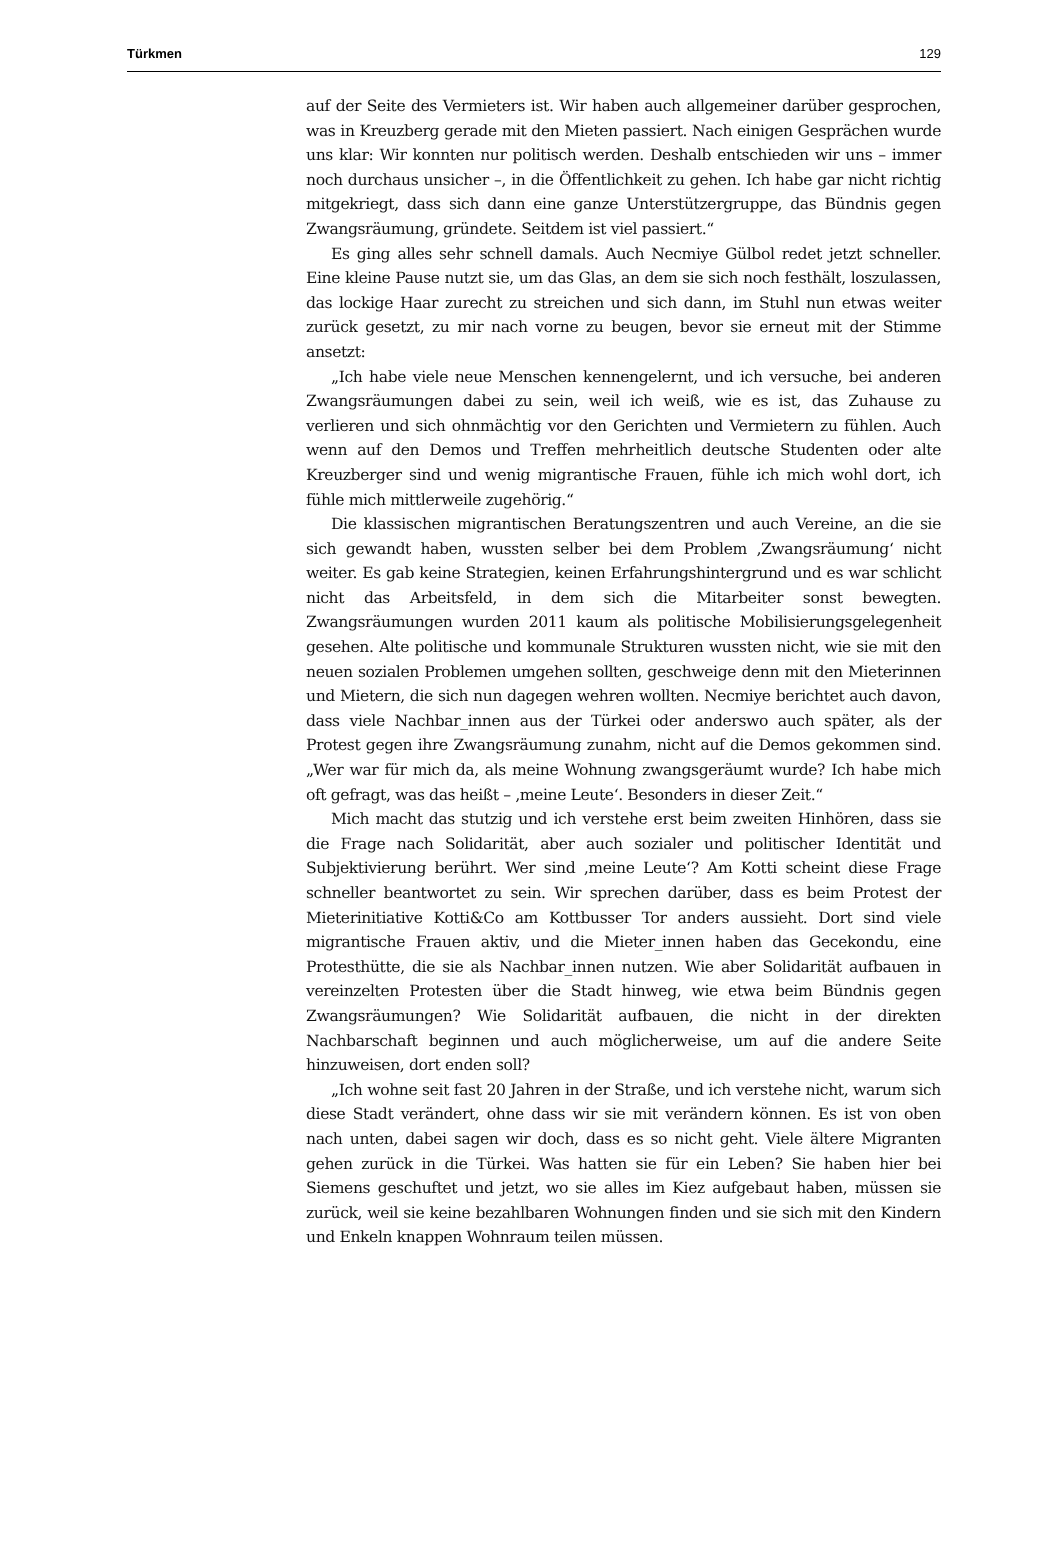Türkmen 129
auf der Seite des Vermieters ist. Wir haben auch allgemeiner darüber gesprochen, was in Kreuzberg gerade mit den Mieten passiert. Nach einigen Gesprächen wurde uns klar: Wir konnten nur politisch werden. Deshalb entschieden wir uns – immer noch durchaus unsicher –, in die Öffentlichkeit zu gehen. Ich habe gar nicht richtig mitgekriegt, dass sich dann eine ganze Unterstützergruppe, das Bündnis gegen Zwangsräumung, gründete. Seitdem ist viel passiert.“
Es ging alles sehr schnell damals. Auch Necmiye Gülbol redet jetzt schneller. Eine kleine Pause nutzt sie, um das Glas, an dem sie sich noch festhält, loszulassen, das lockige Haar zurecht zu streichen und sich dann, im Stuhl nun etwas weiter zurück gesetzt, zu mir nach vorne zu beugen, bevor sie erneut mit der Stimme ansetzt:
„Ich habe viele neue Menschen kennengelernt, und ich versuche, bei anderen Zwangsräumungen dabei zu sein, weil ich weiß, wie es ist, das Zuhause zu verlieren und sich ohnmächtig vor den Gerichten und Vermietern zu fühlen. Auch wenn auf den Demos und Treffen mehrheitlich deutsche Studenten oder alte Kreuzberger sind und wenig migrantische Frauen, fühle ich mich wohl dort, ich fühle mich mittlerweile zugehörig.“
Die klassischen migrantischen Beratungszentren und auch Vereine, an die sie sich gewandt haben, wussten selber bei dem Problem ‚Zwangsräumung‘ nicht weiter. Es gab keine Strategien, keinen Erfahrungshintergrund und es war schlicht nicht das Arbeitsfeld, in dem sich die Mitarbeiter sonst bewegten. Zwangsräumungen wurden 2011 kaum als politische Mobilisierungsgelegenheit gesehen. Alte politische und kommunale Strukturen wussten nicht, wie sie mit den neuen sozialen Problemen umgehen sollten, geschweige denn mit den Mieterinnen und Mietern, die sich nun dagegen wehren wollten. Necmiye berichtet auch davon, dass viele Nachbar_innen aus der Türkei oder anderswo auch später, als der Protest gegen ihre Zwangsräumung zunahm, nicht auf die Demos gekommen sind. „Wer war für mich da, als meine Wohnung zwangsgeräumt wurde? Ich habe mich oft gefragt, was das heißt – ‚meine Leute‘. Besonders in dieser Zeit.“
Mich macht das stutzig und ich verstehe erst beim zweiten Hinhören, dass sie die Frage nach Solidarität, aber auch sozialer und politischer Identität und Subjektivierung berührt. Wer sind ‚meine Leute‘? Am Kotti scheint diese Frage schneller beantwortet zu sein. Wir sprechen darüber, dass es beim Protest der Mieterinitiative Kotti&Co am Kottbusser Tor anders aussieht. Dort sind viele migrantische Frauen aktiv, und die Mieter_innen haben das Gecekondu, eine Protesthütte, die sie als Nachbar_innen nutzen. Wie aber Solidarität aufbauen in vereinzelten Protesten über die Stadt hinweg, wie etwa beim Bündnis gegen Zwangsräumungen? Wie Solidarität aufbauen, die nicht in der direkten Nachbarschaft beginnen und auch möglicherweise, um auf die andere Seite hinzuweisen, dort enden soll?
„Ich wohne seit fast 20 Jahren in der Straße, und ich verstehe nicht, warum sich diese Stadt verändert, ohne dass wir sie mit verändern können. Es ist von oben nach unten, dabei sagen wir doch, dass es so nicht geht. Viele ältere Migranten gehen zurück in die Türkei. Was hatten sie für ein Leben? Sie haben hier bei Siemens geschuftet und jetzt, wo sie alles im Kiez aufgebaut haben, müssen sie zurück, weil sie keine bezahlbaren Wohnungen finden und sie sich mit den Kindern und Enkeln knappen Wohnraum teilen müssen.